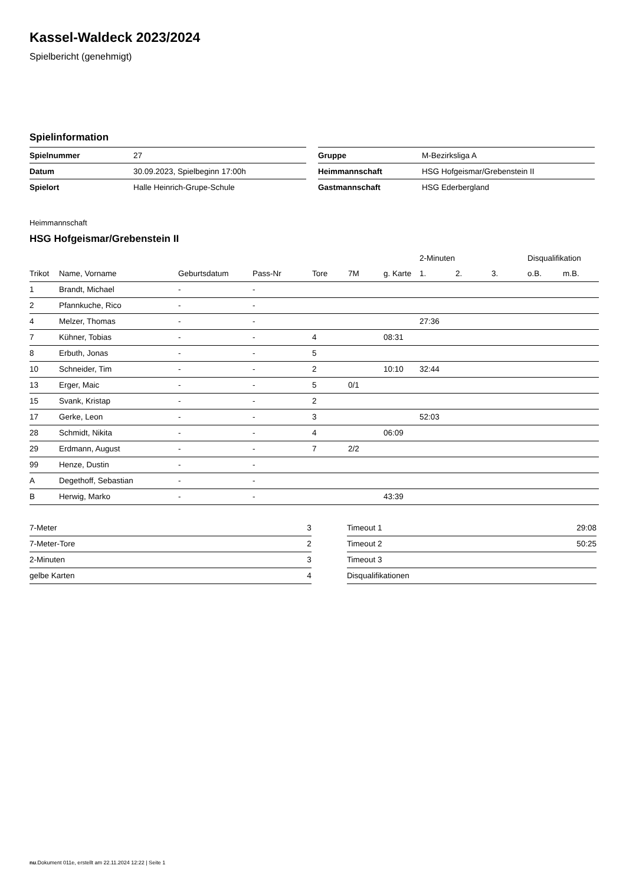Kassel-Waldeck 2023/2024
Spielbericht (genehmigt)
Spielinformation
| Spielnummer | 27 |
| Datum | 30.09.2023, Spielbeginn 17:00h |
| Spielort | Halle Heinrich-Grupe-Schule |
| Gruppe | M-Bezirksliga A |
| Heimmannschaft | HSG Hofgeismar/Grebenstein II |
| Gastmannschaft | HSG Ederbergland |
Heimmannschaft
HSG Hofgeismar/Grebenstein II
| | | | | | | | 2-Minuten | | | Disqualifikation | |
| --- | --- | --- | --- | --- | --- | --- | --- | --- | --- | --- | --- |
| Trikot | Name, Vorname | Geburtsdatum | Pass-Nr | Tore | 7M | g. Karte | 1. | 2. | 3. | o.B. | m.B. |
| 1 | Brandt, Michael | - | - | | | | | | | | |
| 2 | Pfannkuche, Rico | - | - | | | | | | | | |
| 4 | Melzer, Thomas | - | - | | | | 27:36 | | | | |
| 7 | Kühner, Tobias | - | - | 4 | | 08:31 | | | | | |
| 8 | Erbuth, Jonas | - | - | 5 | | | | | | | |
| 10 | Schneider, Tim | - | - | 2 | | 10:10 | 32:44 | | | | |
| 13 | Erger, Maic | - | - | 5 | 0/1 | | | | | | |
| 15 | Svank, Kristap | - | - | 2 | | | | | | | |
| 17 | Gerke, Leon | - | - | 3 | | | 52:03 | | | | |
| 28 | Schmidt, Nikita | - | - | 4 | | 06:09 | | | | | |
| 29 | Erdmann, August | - | - | 7 | 2/2 | | | | | | |
| 99 | Henze, Dustin | - | - | | | | | | | | |
| A | Degethoff, Sebastian | - | - | | | | | | | | |
| B | Herwig, Marko | - | - | | | 43:39 | | | | | |
| 7-Meter | 3 |
| 7-Meter-Tore | 2 |
| 2-Minuten | 3 |
| gelbe Karten | 4 |
| Timeout 1 | 29:08 |
| Timeout 2 | 50:25 |
| Timeout 3 | |
| Disqualifikationen | |
nu.Dokument 011e, erstellt am 22.11.2024 12:22 | Seite 1